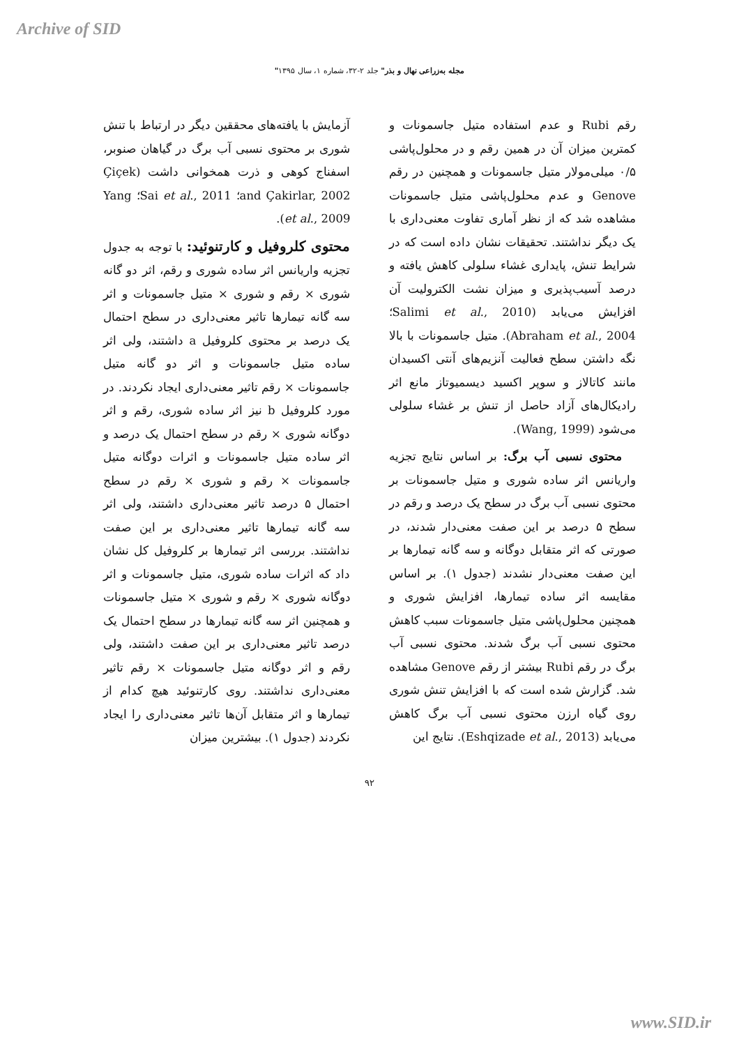Archive of SID
"مجله به‌زراعی نهال و بذر" جلد ۲-۳۲، شماره ۱، سال ۱۳۹۵
رقم Rubi و عدم استفاده متیل جاسمونات و کمترین میزان آن در همین رقم و در محلول‌پاشی ۰/۵ میلی‌مولار متیل جاسمونات و همچنین در رقم Genove و عدم محلول‌پاشی متیل جاسمونات مشاهده شد که از نظر آماری تفاوت معنی‌داری با یک دیگر نداشتند. تحقیقات نشان داده است که در شرایط تنش، پایداری غشاء سلولی کاهش یافته و درصد آسیب‌پذیری و میزان نشت الکترولیت آن افزایش می‌یابد (Salimi et al., 2010؛ Abraham et al., 2004). متیل جاسمونات با بالا نگه داشتن سطح فعالیت آنزیم‌های آنتی اکسیدان مانند کاتالاز و سوپر اکسید دیسمیوتاز مانع اثر رادیکال‌های آزاد حاصل از تنش بر غشاء سلولی می‌شود (Wang, 1999).
محتوی نسبی آب برگ: بر اساس نتایج تجزیه واریانس اثر ساده شوری و متیل جاسمونات بر محتوی نسبی آب برگ در سطح یک درصد و رقم در سطح ۵ درصد بر این صفت معنی‌دار شدند، در صورتی که اثر متقابل دوگانه و سه گانه تیمارها بر این صفت معنی‌دار نشدند (جدول ۱). بر اساس مقایسه اثر ساده تیمارها، افزایش شوری و همچنین محلول‌پاشی متیل جاسمونات سبب کاهش محتوی نسبی آب برگ شدند. محتوی نسبی آب برگ در رقم Rubi بیشتر از رقم Genove مشاهده شد. گزارش شده است که با افزایش تنش شوری روی گیاه ارزن محتوی نسبی آب برگ کاهش می‌یابد (Eshqizade et al., 2013). نتایج این
آزمایش با یافته‌های محققین دیگر در ارتباط با تنش شوری بر محتوی نسبی آب برگ در گیاهان صنوبر، اسفناج کوهی و ذرت همخوانی داشت (Çiçek and Çakirlar, 2002؛ Sai et al., 2011؛ Yang et al., 2009).
محتوی کلروفیل و کارتنوئید: با توجه به جدول تجزیه واریانس اثر ساده شوری و رقم، اثر دو گانه شوری × رقم و شوری × متیل جاسمونات و اثر سه گانه تیمارها تاثیر معنی‌داری در سطح احتمال یک درصد بر محتوی کلروفیل a داشتند، ولی اثر ساده متیل جاسمونات و اثر دو گانه متیل جاسمونات × رقم تاثیر معنی‌داری ایجاد نکردند. در مورد کلروفیل b نیز اثر ساده شوری، رقم و اثر دوگانه شوری × رقم در سطح احتمال یک درصد و اثر ساده متیل جاسمونات و اثرات دوگانه متیل جاسمونات × رقم و شوری × رقم در سطح احتمال ۵ درصد تاثیر معنی‌داری داشتند، ولی اثر سه گانه تیمارها تاثیر معنی‌داری بر این صفت نداشتند. بررسی اثر تیمارها بر کلروفیل کل نشان داد که اثرات ساده شوری، متیل جاسمونات و اثر دوگانه شوری × رقم و شوری × متیل جاسمونات و همچنین اثر سه گانه تیمارها در سطح احتمال یک درصد تاثیر معنی‌داری بر این صفت داشتند، ولی رقم و اثر دوگانه متیل جاسمونات × رقم تاثیر معنی‌داری نداشتند. روی کارتنوئید هیچ کدام از تیمارها و اثر متقابل آن‌ها تاثیر معنی‌داری را ایجاد نکردند (جدول ۱). بیشترین میزان
۹۲
www.SID.ir